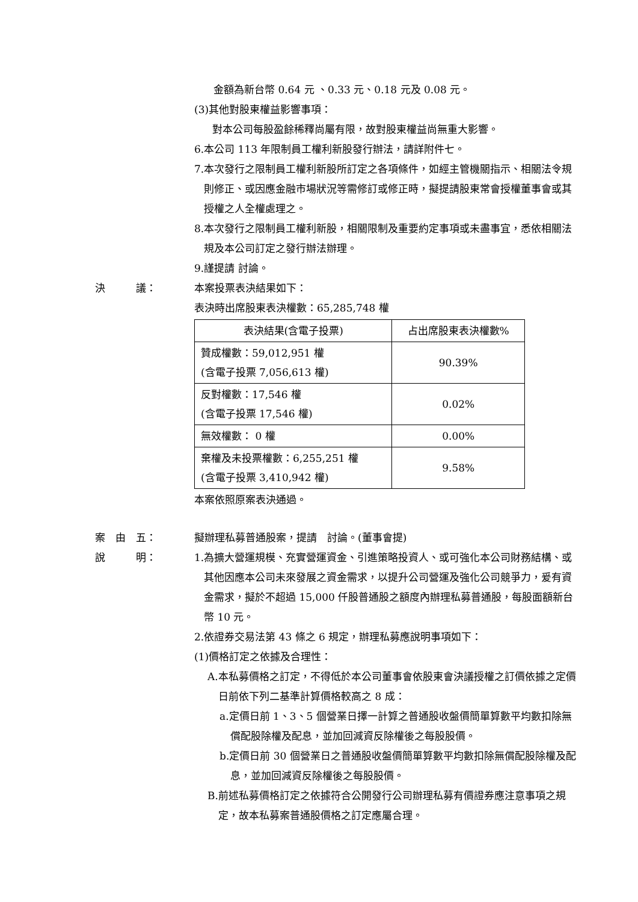金額為新台幣 0.64 元 、0.33 元、0.18 元及 0.08 元。
(3)其他對股東權益影響事項：
對本公司每股盈餘稀釋尚屬有限，故對股東權益尚無重大影響。
6.本公司 113 年限制員工權利新股發行辦法，請詳附件七。
7.本次發行之限制員工權利新股所訂定之各項條件，如經主管機關指示、相關法令規則修正、或因應金融市場狀況等需修訂或修正時，擬提請股東常會授權董事會或其授權之人全權處理之。
8.本次發行之限制員工權利新股，相關限制及重要約定事項或未盡事宜，悉依相關法規及本公司訂定之發行辦法辦理。
9.謹提請 討論。
決　　　議： 本案投票表決結果如下：
表決時出席股東表決權數：65,285,748 權
| 表決結果(含電子投票) | 占出席股東表決權數% |
| --- | --- |
| 贊成權數：59,012,951 權 (含電子投票 7,056,613 權) | 90.39% |
| 反對權數：17,546 權 (含電子投票 17,546 權) | 0.02% |
| 無效權數： 0 權 | 0.00% |
| 棄權及未投票權數：6,255,251 權 (含電子投票 3,410,942 權) | 9.58% |
本案依照原案表決通過。
案　由　五： 擬辦理私募普通股案，提請　討論。(董事會提)
說　　　明： 1.為擴大營運規模、充實營運資金、引進策略投資人、或可強化本公司財務結構、或其他因應本公司未來發展之資金需求，以提升公司營運及強化公司競爭力，爰有資金需求，擬於不超過 15,000 仟股普通股之額度內辦理私募普通股，每股面額新台幣 10 元。
2.依證券交易法第 43 條之 6 規定，辦理私募應說明事項如下：
(1)價格訂定之依據及合理性：
A.本私募價格之訂定，不得低於本公司董事會依股東會決議授權之訂價依據之定價日前依下列二基準計算價格較高之 8 成：
a.定價日前 1、3、5 個營業日擇一計算之普通股收盤價簡單算數平均數扣除無償配股除權及配息，並加回減資反除權後之每股股價。
b.定價日前 30 個營業日之普通股收盤價簡單算數平均數扣除無償配股除權及配息，並加回減資反除權後之每股股價。
B.前述私募價格訂定之依據符合公開發行公司辦理私募有價證券應注意事項之規定，故本私募案普通股價格之訂定應屬合理。